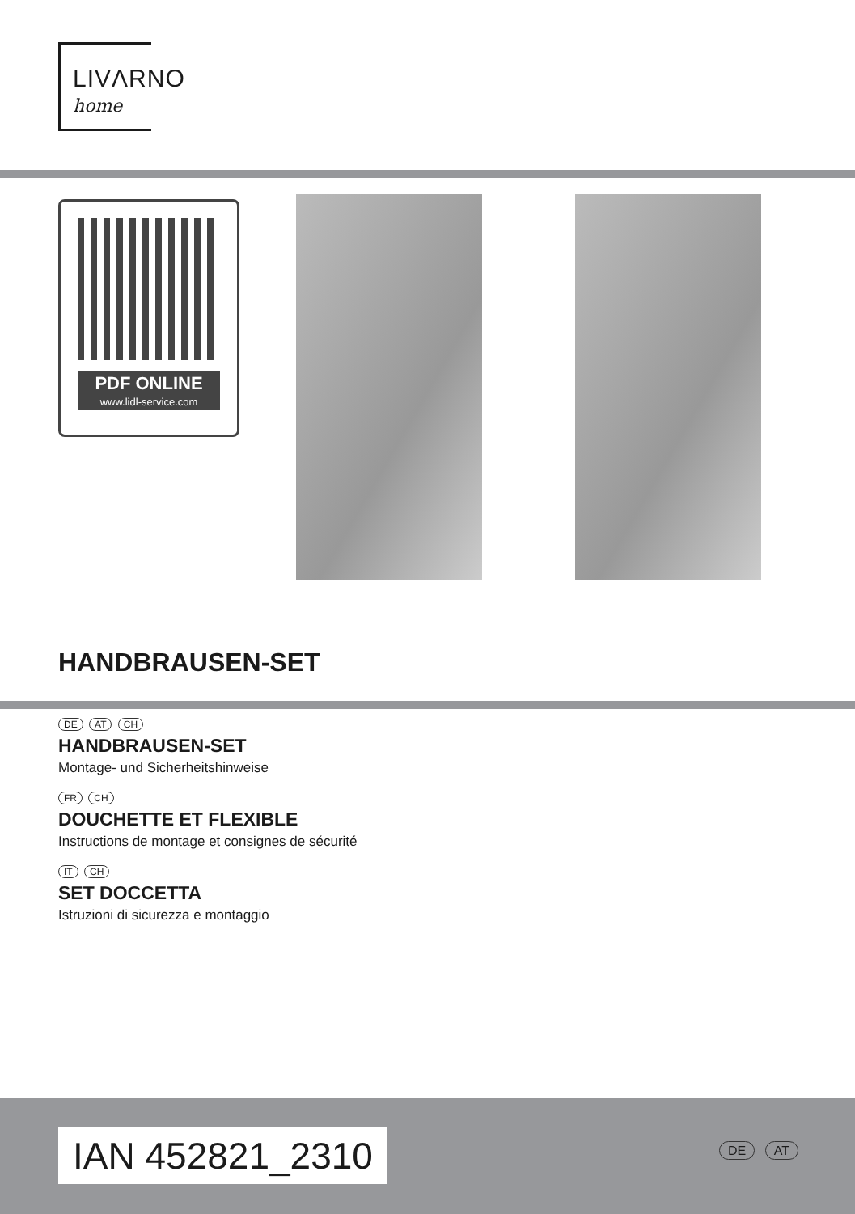LIVΛRNO
home
PDF ONLINE
www.lidl-service.com
HANDBRAUSEN-SET
DE AT CH
HANDBRAUSEN-SET
Montage- und Sicherheitshinweise
FR CH
DOUCHETTE ET FLEXIBLE
Instructions de montage et consignes de sécurité
IT CH
SET DOCCETTA
Istruzioni di sicurezza e montaggio
IAN 452821_2310 DE AT